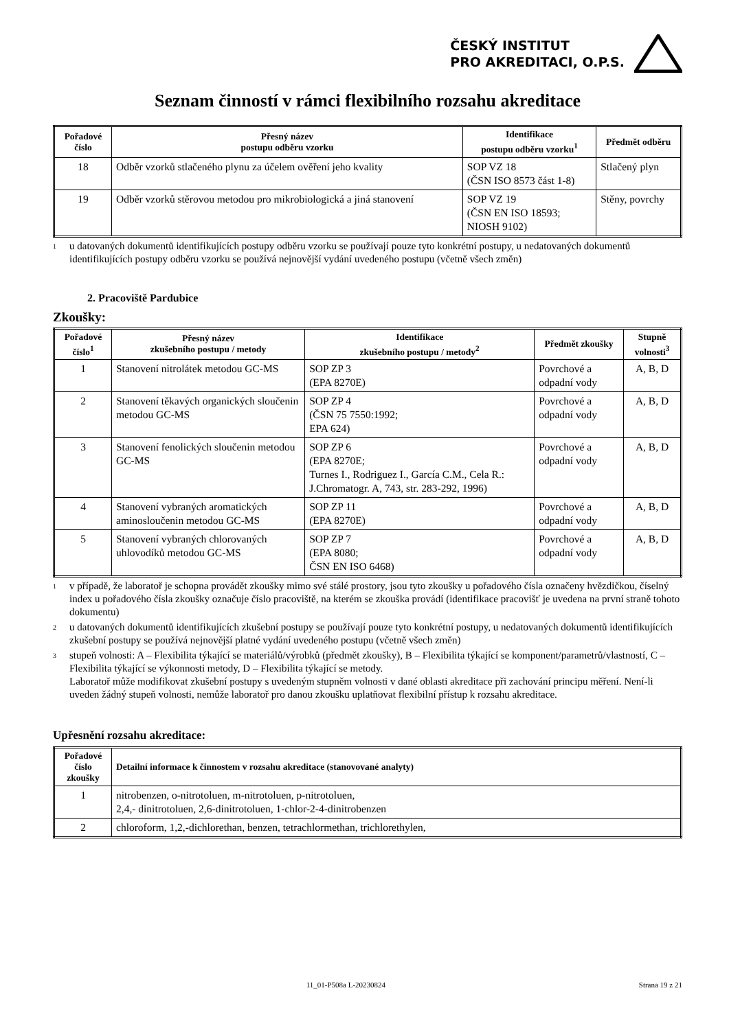ČESKÝ INSTITUT
PRO AKREDITACI, O.P.S.
Seznam činností v rámci flexibilního rozsahu akreditace
| Pořadové číslo | Přesný název postupu odběru vzorku | Identifikace postupu odběru vzorku<sup>1</sup> | Předmět odběru |
| --- | --- | --- | --- |
| 18 | Odběr vzorků stlačeného plynu za účelem ověření jeho kvality | SOP VZ 18 (ČSN ISO 8573 část 1-8) | Stlačený plyn |
| 19 | Odběr vzorků stěrovou metodou pro mikrobiologická a jiná stanovení | SOP VZ 19 (ČSN EN ISO 18593; NIOSH 9102) | Stěny, povrchy |
1 u datovaných dokumentů identifikujících postupy odběru vzorku se používají pouze tyto konkrétní postupy, u nedatovaných dokumentů identifikujících postupy odběru vzorku se používá nejnovější vydání uvedeného postupu (včetně všech změn)
2. Pracoviště Pardubice
Zkoušky:
| Pořadové číslo<sup>1</sup> | Přesný název zkušebního postupu / metody | Identifikace zkušebního postupu / metody<sup>2</sup> | Předmět zkoušky | Stupně volnosti<sup>3</sup> |
| --- | --- | --- | --- | --- |
| 1 | Stanovení nitrolátek metodou GC-MS | SOP ZP 3 (EPA 8270E) | Povrchové a odpadní vody | A, B, D |
| 2 | Stanovení těkavých organických sloučenin metodou GC-MS | SOP ZP 4 (ČSN 75 7550:1992; EPA 624) | Povrchové a odpadní vody | A, B, D |
| 3 | Stanovení fenolických sloučenin metodou GC-MS | SOP ZP 6 (EPA 8270E; Turnes I., Rodriguez I., García C.M., Cela R.: J.Chromatogr. A, 743, str. 283-292, 1996) | Povrchové a odpadní vody | A, B, D |
| 4 | Stanovení vybraných aromatických aminosloučenin metodou GC-MS | SOP ZP 11 (EPA 8270E) | Povrchové a odpadní vody | A, B, D |
| 5 | Stanovení vybraných chlorovaných uhlovodíků metodou GC-MS | SOP ZP 7 (EPA 8080; ČSN EN ISO 6468) | Povrchové a odpadní vody | A, B, D |
1 v případě, že laboratoř je schopna provádět zkoušky mimo své stálé prostory, jsou tyto zkoušky u pořadového čísla označeny hvězdičkou, číselný index u pořadového čísla zkoušky označuje číslo pracoviště, na kterém se zkouška provádí (identifikace pracovišť je uvedena na první straně tohoto dokumentu)
2 u datovaných dokumentů identifikujících zkušební postupy se používají pouze tyto konkrétní postupy, u nedatovaných dokumentů identifikujících zkušební postupy se používá nejnovější platné vydání uvedeného postupu (včetně všech změn)
3 stupeň volnosti: A – Flexibilita týkající se materiálů/výrobků (předmět zkoušky), B – Flexibilita týkající se komponent/parametrů/vlastností, C – Flexibilita týkající se výkonnosti metody, D – Flexibilita týkající se metody.
Laboratoř může modifikovat zkušební postupy s uvedeným stupněm volnosti v dané oblasti akreditace při zachování principu měření. Není-li uveden žádný stupeň volnosti, nemůže laboratoř pro danou zkoušku uplatňovat flexibilní přístup k rozsahu akreditace.
Upřesnění rozsahu akreditace:
| Pořadové číslo zkoušky | Detailní informace k činnostem v rozsahu akreditace (stanovované analyty) |
| --- | --- |
| 1 | nitrobenzen, o-nitrotoluen, m-nitrotoluen, p-nitrotoluen, 2,4,- dinitrotoluen, 2,6-dinitrotoluen, 1-chlor-2-4-dinitrobenzen |
| 2 | chloroform, 1,2,-dichlorethan, benzen, tetrachlormethan, trichlorethylen, |
11_01-P508a L-20230824 Strana 19 z 21